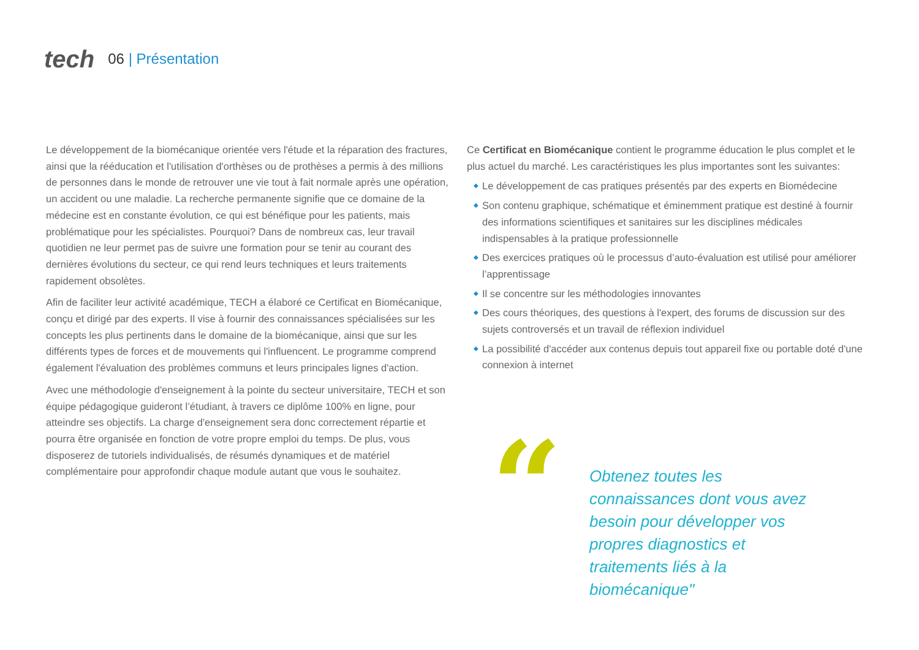tech
06 | Présentation
Le développement de la biomécanique orientée vers l'étude et la réparation des fractures, ainsi que la rééducation et l'utilisation d'orthèses ou de prothèses a permis à des millions de personnes dans le monde de retrouver une vie tout à fait normale après une opération, un accident ou une maladie. La recherche permanente signifie que ce domaine de la médecine est en constante évolution, ce qui est bénéfique pour les patients, mais problématique pour les spécialistes. Pourquoi? Dans de nombreux cas, leur travail quotidien ne leur permet pas de suivre une formation pour se tenir au courant des dernières évolutions du secteur, ce qui rend leurs techniques et leurs traitements rapidement obsolètes.
Afin de faciliter leur activité académique, TECH a élaboré ce Certificat en Biomécanique, conçu et dirigé par des experts. Il vise à fournir des connaissances spécialisées sur les concepts les plus pertinents dans le domaine de la biomécanique, ainsi que sur les différents types de forces et de mouvements qui l'influencent. Le programme comprend également l'évaluation des problèmes communs et leurs principales lignes d'action.
Avec une méthodologie d'enseignement à la pointe du secteur universitaire, TECH et son équipe pédagogique guideront l’étudiant, à travers ce diplôme 100% en ligne, pour atteindre ses objectifs. La charge d'enseignement sera donc correctement répartie et pourra être organisée en fonction de votre propre emploi du temps. De plus, vous disposerez de tutoriels individualisés, de résumés dynamiques et de matériel complémentaire pour approfondir chaque module autant que vous le souhaitez.
Ce Certificat en Biomécanique contient le programme éducation le plus complet et le plus actuel du marché. Les caractéristiques les plus importantes sont les suivantes:
◆ Le développement de cas pratiques présentés par des experts en Biomédecine
◆ Son contenu graphique, schématique et éminemment pratique est destiné à fournir des informations scientifiques et sanitaires sur les disciplines médicales indispensables à la pratique professionnelle
◆ Des exercices pratiques où le processus d’auto-évaluation est utilisé pour améliorer l’apprentissage
◆ Il se concentre sur les méthodologies innovantes
◆ Des cours théoriques, des questions à l'expert, des forums de discussion sur des sujets controversés et un travail de réflexion individuel
◆ La possibilité d'accéder aux contenus depuis tout appareil fixe ou portable doté d'une connexion à internet
“
Obtenez toutes les connaissances dont vous avez besoin pour développer vos propres diagnostics et traitements liés à la biomécanique"